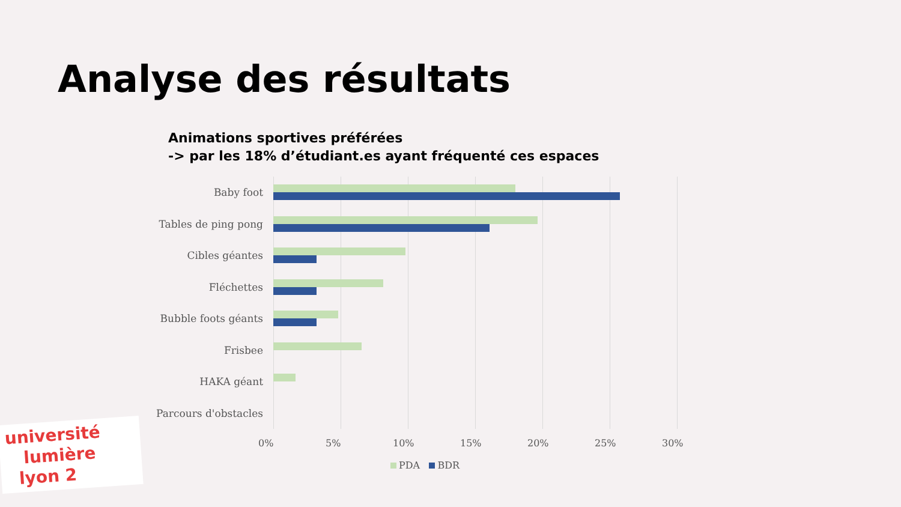Analyse des résultats
Animations sportives préférées
-> par les 18% d’étudiant.es ayant fréquenté ces espaces
Baby foot
Tables de ping pong
Cibles géantes
Fléchettes
Bubble foots géants
Frisbee
HAKA géant
Parcours d'obstacles
0% 5% 10% 15% 20% 25% 30%
PDA BDR
université
lumière
lyon 2